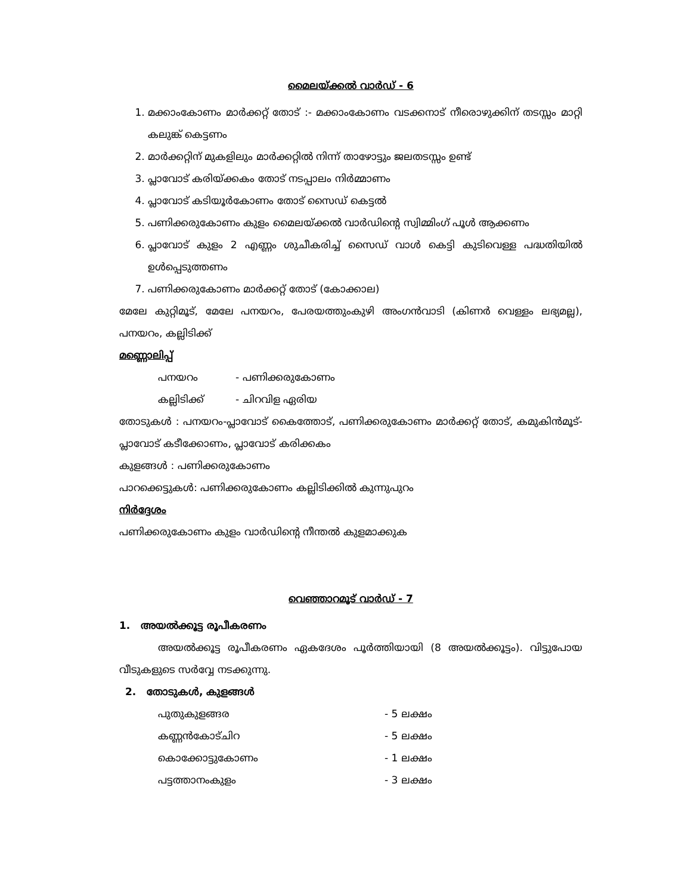മൈലയ്ക്കൽ വാർഡ് - 6
1. മക്കാംകോണം മാർക്കറ്റ് തോട് :- മക്കാംകോണം വടക്കനാട് നീരൊഴുക്കിന് തടസ്സം മാറ്റി കലുങ്ക് കെട്ടണം
2. മാർക്കറ്റിന് മുകളിലും മാർക്കറ്റിൽ നിന്ന് താഴോട്ടും ജലതടസ്സം ഉണ്ട്
3. പ്ലാവോട് കരിയ്ക്കകം തോട് നടപ്പാലം നിർമ്മാണം
4. പ്ലാവോട് കടിയൂർകോണം തോട് സൈഡ് കെട്ടൽ
5. പണിക്കരുകോണം കുളം മൈലയ്ക്കൽ വാർഡിന്റെ സ്വിമ്മിംഗ് പൂൾ ആക്കണം
6. പ്ലാവോട് കുളം 2 എണ്ണം ശുചീകരിച്ച് സൈഡ് വാൾ കെട്ടി കുടിവെള്ള പദ്ധതിയിൽ ഉൾപ്പെടുത്തണം
7. പണിക്കരുകോണം മാർക്കറ്റ് തോട് (കോക്കാല)
മേലേ കുറ്റിമൂട്, മേലേ പനയറം, പേരയത്തുംകുഴി അംഗൻവാടി (കിണർ വെള്ളം ലഭ്യമല്ല), പനയറം, കല്ലിടിക്ക്
മണ്ണൊലിപ്പ്
പനയറം - പണിക്കരുകോണം
കല്ലിടിക്ക് - ചിറവിള ഏരിയ
തോടുകൾ : പനയറം-പ്ലാവോട് കൈത്തോട്, പണിക്കരുകോണം മാർക്കറ്റ് തോട്, കമുകിൻമൂട്- പ്ലാവോട് കടീക്കോണം, പ്ലാവോട് കരിക്കകം
കുളങ്ങൾ : പണിക്കരുകോണം
പാറക്കെട്ടുകൾ: പണിക്കരുകോണം കല്ലിടിക്കിൽ കുന്നുപുറം
നിർദ്ദേശം
പണിക്കരുകോണം കുളം വാർഡിന്റെ നീന്തൽ കുളമാക്കുക
വെഞ്ഞാറമൂട് വാർഡ് - 7
1. അയൽക്കൂട്ട രൂപീകരണം
അയൽക്കൂട്ട രൂപീകരണം ഏകദേശം പൂർത്തിയായി (8 അയൽക്കൂട്ടം). വിട്ടുപോയ വീടുകളുടെ സർവ്വേ നടക്കുന്നു.
2. തോടുകൾ, കുളങ്ങൾ
പുതുകുളങ്ങര - 5 ലക്ഷം
കണ്ണൻകോട്ചിറ - 5 ലക്ഷം
കൊക്കോട്ടുകോണം - 1 ലക്ഷം
പട്ടത്താനംകുളം - 3 ലക്ഷം